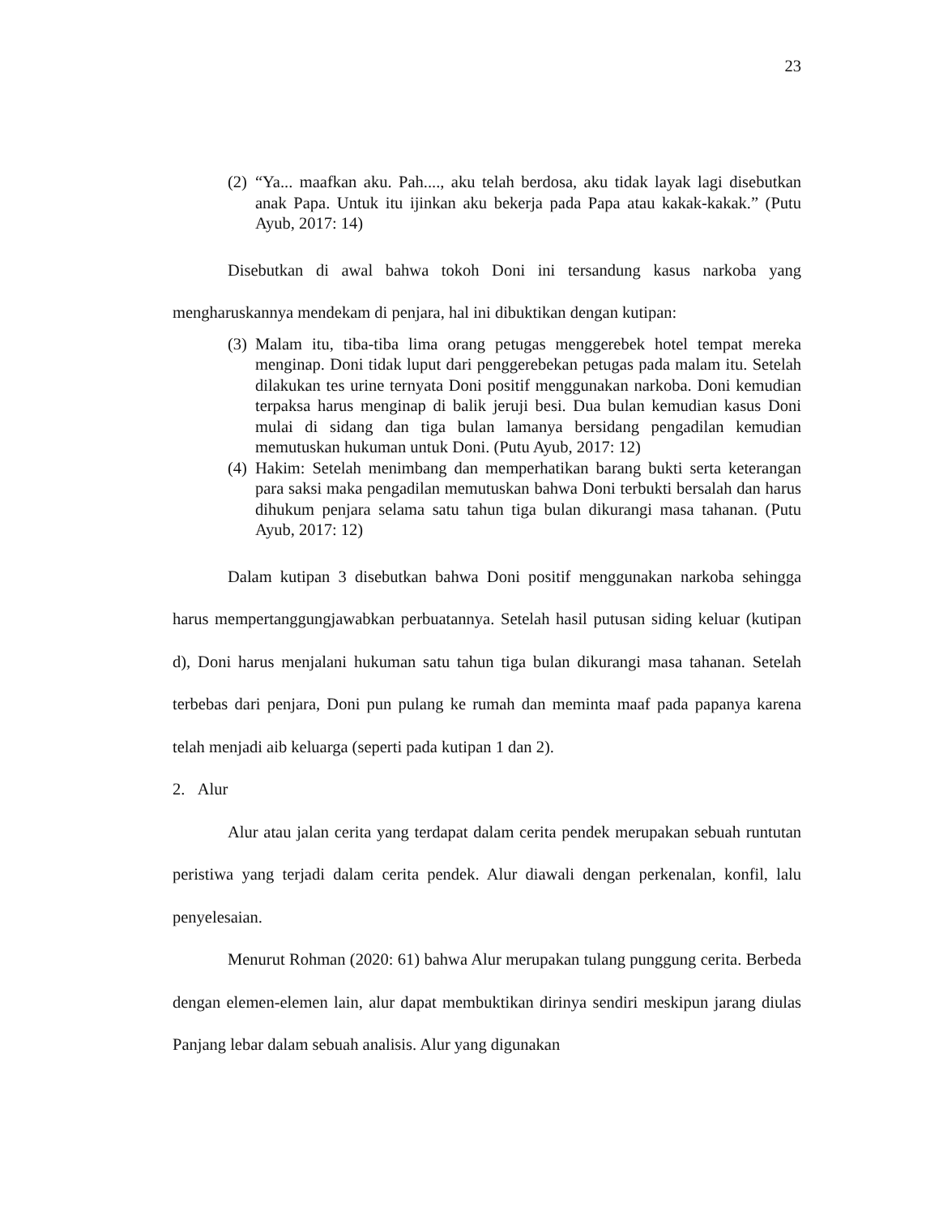23
(2) “Ya... maafkan aku. Pah...., aku telah berdosa, aku tidak layak lagi disebutkan anak Papa. Untuk itu ijinkan aku bekerja pada Papa atau kakak-kakak.” (Putu Ayub, 2017: 14)
Disebutkan di awal bahwa tokoh Doni ini tersandung kasus narkoba yang mengharuskannya mendekam di penjara, hal ini dibuktikan dengan kutipan:
(3) Malam itu, tiba-tiba lima orang petugas menggerebek hotel tempat mereka menginap. Doni tidak luput dari penggerebekan petugas pada malam itu. Setelah dilakukan tes urine ternyata Doni positif menggunakan narkoba. Doni kemudian terpaksa harus menginap di balik jeruji besi. Dua bulan kemudian kasus Doni mulai di sidang dan tiga bulan lamanya bersidang pengadilan kemudian memutuskan hukuman untuk Doni. (Putu Ayub, 2017: 12)
(4) Hakim: Setelah menimbang dan memperhatikan barang bukti serta keterangan para saksi maka pengadilan memutuskan bahwa Doni terbukti bersalah dan harus dihukum penjara selama satu tahun tiga bulan dikurangi masa tahanan. (Putu Ayub, 2017: 12)
Dalam kutipan 3 disebutkan bahwa Doni positif menggunakan narkoba sehingga harus mempertanggungjawabkan perbuatannya. Setelah hasil putusan siding keluar (kutipan d), Doni harus menjalani hukuman satu tahun tiga bulan dikurangi masa tahanan. Setelah terbebas dari penjara, Doni pun pulang ke rumah dan meminta maaf pada papanya karena telah menjadi aib keluarga (seperti pada kutipan 1 dan 2).
2. Alur
Alur atau jalan cerita yang terdapat dalam cerita pendek merupakan sebuah runtutan peristiwa yang terjadi dalam cerita pendek. Alur diawali dengan perkenalan, konfil, lalu penyelesaian.
Menurut Rohman (2020: 61) bahwa Alur merupakan tulang punggung cerita. Berbeda dengan elemen-elemen lain, alur dapat membuktikan dirinya sendiri meskipun jarang diulas Panjang lebar dalam sebuah analisis. Alur yang digunakan